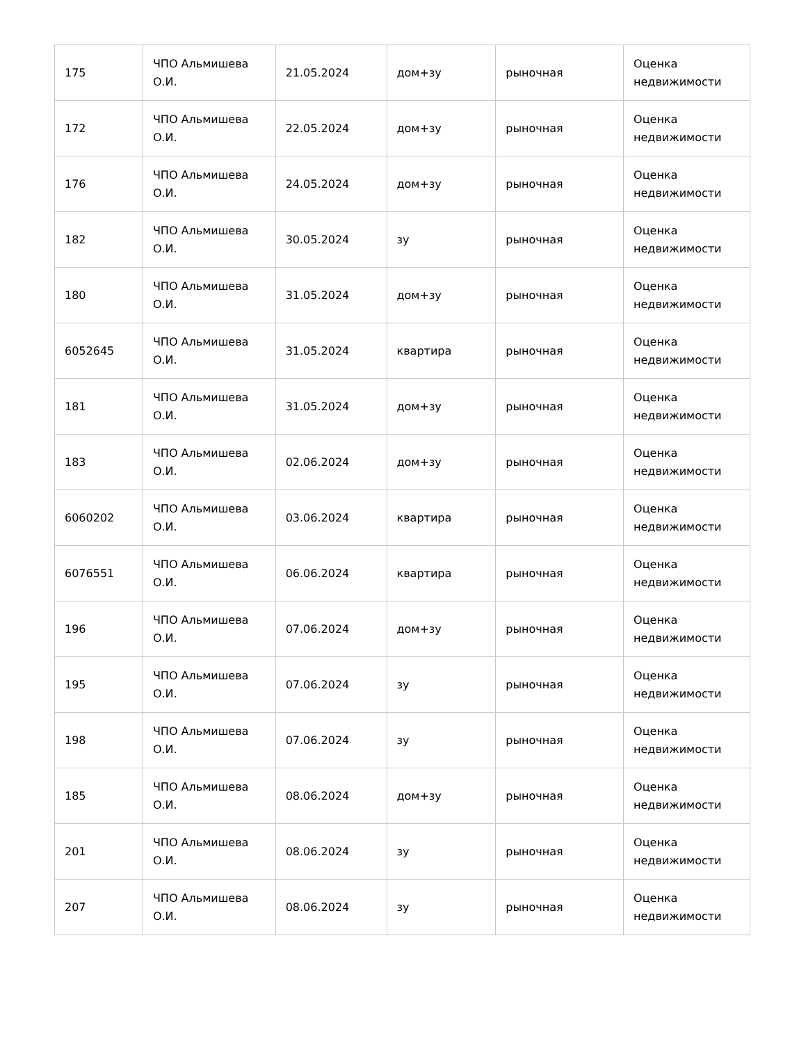| 175 | ЧПО Альмишева О.И. | 21.05.2024 | дом+зу | рыночная | Оценка недвижимости |
| 172 | ЧПО Альмишева О.И. | 22.05.2024 | дом+зу | рыночная | Оценка недвижимости |
| 176 | ЧПО Альмишева О.И. | 24.05.2024 | дом+зу | рыночная | Оценка недвижимости |
| 182 | ЧПО Альмишева О.И. | 30.05.2024 | зу | рыночная | Оценка недвижимости |
| 180 | ЧПО Альмишева О.И. | 31.05.2024 | дом+зу | рыночная | Оценка недвижимости |
| 6052645 | ЧПО Альмишева О.И. | 31.05.2024 | квартира | рыночная | Оценка недвижимости |
| 181 | ЧПО Альмишева О.И. | 31.05.2024 | дом+зу | рыночная | Оценка недвижимости |
| 183 | ЧПО Альмишева О.И. | 02.06.2024 | дом+зу | рыночная | Оценка недвижимости |
| 6060202 | ЧПО Альмишева О.И. | 03.06.2024 | квартира | рыночная | Оценка недвижимости |
| 6076551 | ЧПО Альмишева О.И. | 06.06.2024 | квартира | рыночная | Оценка недвижимости |
| 196 | ЧПО Альмишева О.И. | 07.06.2024 | дом+зу | рыночная | Оценка недвижимости |
| 195 | ЧПО Альмишева О.И. | 07.06.2024 | зу | рыночная | Оценка недвижимости |
| 198 | ЧПО Альмишева О.И. | 07.06.2024 | зу | рыночная | Оценка недвижимости |
| 185 | ЧПО Альмишева О.И. | 08.06.2024 | дом+зу | рыночная | Оценка недвижимости |
| 201 | ЧПО Альмишева О.И. | 08.06.2024 | зу | рыночная | Оценка недвижимости |
| 207 | ЧПО Альмишева О.И. | 08.06.2024 | зу | рыночная | Оценка недвижимости |